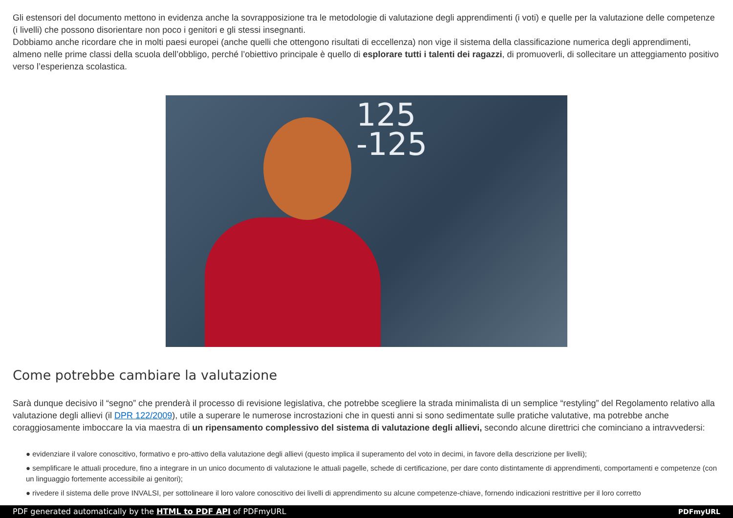Gli estensori del documento mettono in evidenza anche la sovrapposizione tra le metodologie di valutazione degli apprendimenti (i voti) e quelle per la valutazione delle competenze (i livelli) che possono disorientare non poco i genitori e gli stessi insegnanti.
Dobbiamo anche ricordare che in molti paesi europei (anche quelli che ottengono risultati di eccellenza) non vige il sistema della classificazione numerica degli apprendimenti, almeno nelle prime classi della scuola dell’obbligo, perché l’obiettivo principale è quello di esplorare tutti i talenti dei ragazzi, di promuoverli, di sollecitare un atteggiamento positivo verso l’esperienza scolastica.
125
-125
Come potrebbe cambiare la valutazione
Sarà dunque decisivo il “segno” che prenderà il processo di revisione legislativa, che potrebbe scegliere la strada minimalista di un semplice “restyling” del Regolamento relativo alla valutazione degli allievi (il DPR 122/2009), utile a superare le numerose incrostazioni che in questi anni si sono sedimentate sulle pratiche valutative, ma potrebbe anche coraggiosamente imboccare la via maestra di un ripensamento complessivo del sistema di valutazione degli allievi, secondo alcune direttrici che cominciano a intravvedersi:
● evidenziare il valore conoscitivo, formativo e pro-attivo della valutazione degli allievi (questo implica il superamento del voto in decimi, in favore della descrizione per livelli);
● semplificare le attuali procedure, fino a integrare in un unico documento di valutazione le attuali pagelle, schede di certificazione, per dare conto distintamente di apprendimenti, comportamenti e competenze (con un linguaggio fortemente accessibile ai genitori);
● rivedere il sistema delle prove INVALSI, per sottolineare il loro valore conoscitivo dei livelli di apprendimento su alcune competenze-chiave, fornendo indicazioni restrittive per il loro corretto
PDF generated automatically by the HTML to PDF API of PDFmyURL PDFmyURL